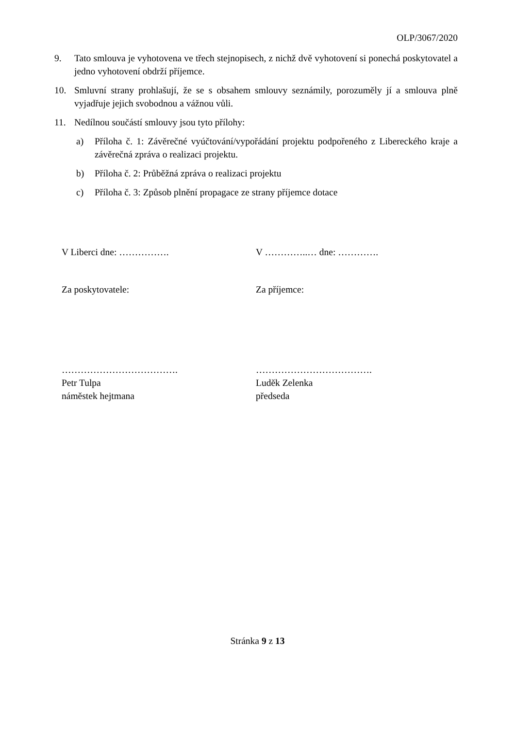OLP/3067/2020
9. Tato smlouva je vyhotovena ve třech stejnopisech, z nichž dvě vyhotovení si ponechá poskytovatel a jedno vyhotovení obdrží příjemce.
10. Smluvní strany prohlašují, že se s obsahem smlouvy seznámily, porozuměly jí a smlouva plně vyjadřuje jejich svobodnou a vážnou vůli.
11. Nedílnou součástí smlouvy jsou tyto přílohy:
a) Příloha č. 1: Závěrečné vyúčtování/vypořádání projektu podpořeného z Libereckého kraje a závěrečná zpráva o realizaci projektu.
b) Příloha č. 2: Průběžná zpráva o realizaci projektu
c) Příloha č. 3: Způsob plnění propagace ze strany příjemce dotace
V Liberci dne: ……………. V …………..… dne: ………….
Za poskytovatele: Za příjemce:
……………………………….
Petr Tulpa
náměstek hejtmana
……………………………….
Luděk Zelenka
předseda
Stránka 9 z 13